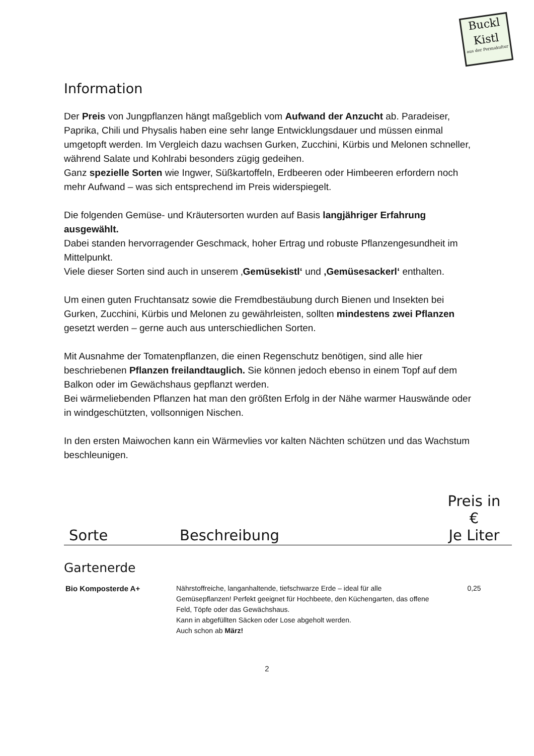Buckl
Kistl
aus der Permakultur
Information
Der Preis von Jungpflanzen hängt maßgeblich vom Aufwand der Anzucht ab. Paradeiser, Paprika, Chili und Physalis haben eine sehr lange Entwicklungsdauer und müssen einmal umgetopft werden. Im Vergleich dazu wachsen Gurken, Zucchini, Kürbis und Melonen schneller, während Salate und Kohlrabi besonders zügig gedeihen.
Ganz spezielle Sorten wie Ingwer, Süßkartoffeln, Erdbeeren oder Himbeeren erfordern noch mehr Aufwand – was sich entsprechend im Preis widerspiegelt.
Die folgenden Gemüse- und Kräutersorten wurden auf Basis langjähriger Erfahrung ausgewählt.
Dabei standen hervorragender Geschmack, hoher Ertrag und robuste Pflanzengesundheit im Mittelpunkt.
Viele dieser Sorten sind auch in unserem ‚Gemüsekistl‘ und ‚Gemüsesackerl‘ enthalten.
Um einen guten Fruchtansatz sowie die Fremdbestäubung durch Bienen und Insekten bei Gurken, Zucchini, Kürbis und Melonen zu gewährleisten, sollten mindestens zwei Pflanzen gesetzt werden – gerne auch aus unterschiedlichen Sorten.
Mit Ausnahme der Tomatenpflanzen, die einen Regenschutz benötigen, sind alle hier beschriebenen Pflanzen freilandtauglich. Sie können jedoch ebenso in einem Topf auf dem Balkon oder im Gewächshaus gepflanzt werden.
Bei wärmeliebenden Pflanzen hat man den größten Erfolg in der Nähe warmer Hauswände oder in windgeschützten, vollsonnigen Nischen.
In den ersten Maiwochen kann ein Wärmevlies vor kalten Nächten schützen und das Wachstum beschleunigen.
| Sorte | Beschreibung | Preis in € Je Liter |
| --- | --- | --- |
| Gartenerde | | |
| Bio Komposterde A+ | Nährstoffreiche, langanhaltende, tiefschwarze Erde – ideal für alle Gemüsepflanzen! Perfekt geeignet für Hochbeete, den Küchengarten, das offene Feld, Töpfe oder das Gewächshaus. Kann in abgefüllten Säcken oder Lose abgeholt werden. Auch schon ab März! | 0,25 |
2